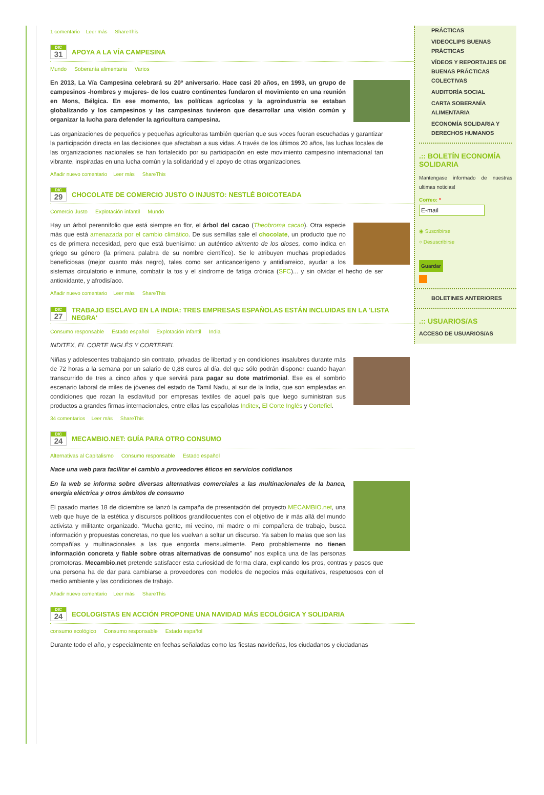1 comentario Leer más ShareThis
DIC
31
APOYA A LA VÍA CAMPESINA
Mundo Soberanía alimentaria Varios
En 2013, La Vía Campesina celebrará su 20º aniversario. Hace casi 20 años, en 1993, un grupo de campesinos -hombres y mujeres- de los cuatro continentes fundaron el movimiento en una reunión en Mons, Bélgica. En ese momento, las políticas agrícolas y la agroindustria se estaban globalizando y los campesinos y las campesinas tuvieron que desarrollar una visión común y organizar la lucha para defender la agricultura campesina.
Las organizaciones de pequeños y pequeñas agricultoras también querían que sus voces fueran escuchadas y garantizar la participación directa en las decisiones que afectaban a sus vidas. A través de los últimos 20 años, las luchas locales de las organizaciones nacionales se han fortalecido por su participación en este movimiento campesino internacional tan vibrante, inspiradas en una lucha común y la solidaridad y el apoyo de otras organizaciones.
Añadir nuevo comentario Leer más ShareThis
DIC
29
CHOCOLATE DE COMERCIO JUSTO O INJUSTO: NESTLÉ BOICOTEADA
Comercio Justo Explotación infantil Mundo
Hay un árbol perennifolio que está siempre en flor, el árbol del cacao (Theobroma cacao). Otra especie más que está amenazada por el cambio climático. De sus semillas sale el chocolate, un producto que no es de primera necesidad, pero que está buenísimo: un auténtico alimento de los dioses, como indica en griego su género (la primera palabra de su nombre científico). Se le atribuyen muchas propiedades beneficiosas (mejor cuanto más negro), tales como ser anticancerígeno y antidiarreico, ayudar a los sistemas circulatorio e inmune, combatir la tos y el síndrome de fatiga crónica (SFC)... y sin olvidar el hecho de ser antioxidante, y afrodisíaco.
Añadir nuevo comentario Leer más ShareThis
DIC
27
TRABAJO ESCLAVO EN LA INDIA: TRES EMPRESAS ESPAÑOLAS ESTÁN INCLUIDAS EN LA 'LISTA NEGRA'
Consumo responsable Estado español Explotación infantil India
INDITEX, EL CORTE INGLÉS Y CORTEFIEL
Niñas y adolescentes trabajando sin contrato, privadas de libertad y en condiciones insalubres durante más de 72 horas a la semana por un salario de 0,88 euros al día, del que sólo podrán disponer cuando hayan transcurrido de tres a cinco años y que servirá para pagar su dote matrimonial. Ese es el sombrío escenario laboral de miles de jóvenes del estado de Tamil Nadu, al sur de la India, que son empleadas en condiciones que rozan la esclavitud por empresas textiles de aquel país que luego suministran sus productos a grandes firmas internacionales, entre ellas las españolas Inditex, El Corte Inglés y Cortefiel.
34 comentarios Leer más ShareThis
DIC
24
MECAMBIO.NET: GUÍA PARA OTRO CONSUMO
Alternativas al Capitalismo Consumo responsable Estado español
Nace una web para facilitar el cambio a proveedores éticos en servicios cotidianos
En la web se informa sobre diversas alternativas comerciales a las multinacionales de la banca, energía eléctrica y otros ámbitos de consumo
El pasado martes 18 de diciembre se lanzó la campaña de presentación del proyecto MECAMBIO.net, una web que huye de la estética y discursos políticos grandilocuentes con el objetivo de ir más allá del mundo activista y militante organizado. “Mucha gente, mi vecino, mi madre o mi compañera de trabajo, busca información y propuestas concretas, no que les vuelvan a soltar un discurso. Ya saben lo malas que son las compañías y multinacionales a las que engorda mensualmente. Pero probablemente no tienen información concreta y fiable sobre otras alternativas de consumo” nos explica una de las personas promotoras. Mecambio.net pretende satisfacer esta curiosidad de forma clara, explicando los pros, contras y pasos que una persona ha de dar para cambiarse a proveedores con modelos de negocios más equitativos, respetuosos con el medio ambiente y las condiciones de trabajo.
Añadir nuevo comentario Leer más ShareThis
DIC
24
ECOLOGISTAS EN ACCIÓN PROPONE UNA NAVIDAD MÁS ECOLÓGICA Y SOLIDARIA
consumo ecológico Consumo responsable Estado español
Durante todo el año, y especialmente en fechas señaladas como las fiestas navideñas, los ciudadanos y ciudadanas
PRÁCTICAS
VIDEOCLIPS BUENAS PRÁCTICAS
VÍDEOS Y REPORTAJES DE BUENAS PRÁCTICAS COLECTIVAS
AUDITORÍA SOCIAL
CARTA SOBERANÍA ALIMENTARIA
ECONOMÍA SOLIDARIA Y DERECHOS HUMANOS
.:: BOLETÍN ECONOMÍA SOLIDARIA
Mantengase informado de nuestras ultimas noticias!
Correo: *
E-mail
◉ Suscribirse
○ Desuscribirse
Guardar
BOLETINES ANTERIORES
.:: USUARIOS/AS
ACCESO DE USUARIOS/AS